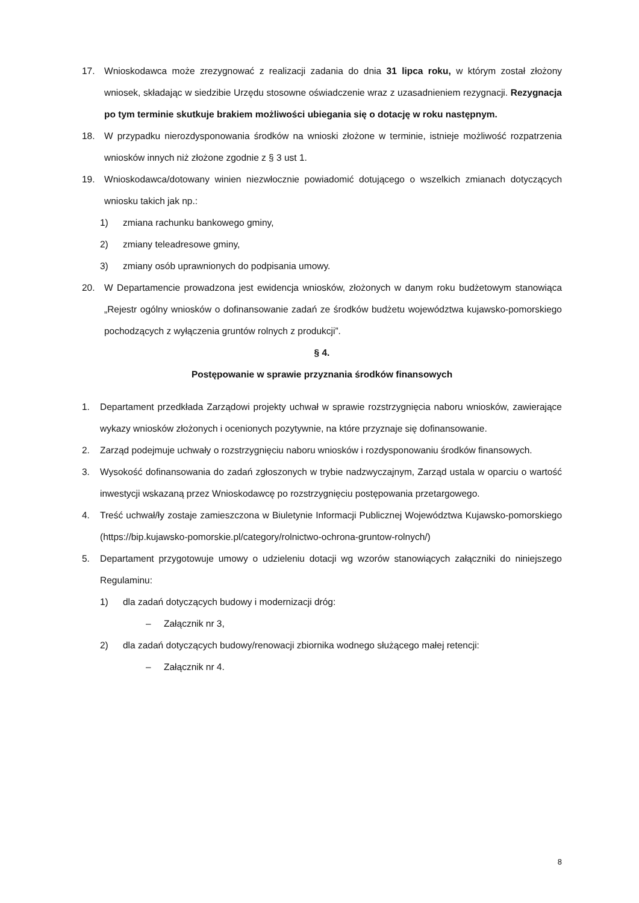17. Wnioskodawca może zrezygnować z realizacji zadania do dnia 31 lipca roku, w którym został złożony wniosek, składając w siedzibie Urzędu stosowne oświadczenie wraz z uzasadnieniem rezygnacji. Rezygnacja po tym terminie skutkuje brakiem możliwości ubiegania się o dotację w roku następnym.
18. W przypadku nierozdysponowania środków na wnioski złożone w terminie, istnieje możliwość rozpatrzenia wniosków innych niż złożone zgodnie z § 3 ust 1.
19. Wnioskodawca/dotowany winien niezwłocznie powiadomić dotującego o wszelkich zmianach dotyczących wniosku takich jak np.:
1) zmiana rachunku bankowego gminy,
2) zmiany teleadresowe gminy,
3) zmiany osób uprawnionych do podpisania umowy.
20. W Departamencie prowadzona jest ewidencja wniosków, złożonych w danym roku budżetowym stanowiąca „Rejestr ogólny wniosków o dofinansowanie zadań ze środków budżetu województwa kujawsko-pomorskiego pochodzących z wyłączenia gruntów rolnych z produkcji”.
§ 4.
Postępowanie w sprawie przyznania środków finansowych
1. Departament przedkłada Zarządowi projekty uchwał w sprawie rozstrzygnięcia naboru wniosków, zawierające wykazy wniosków złożonych i ocenionych pozytywnie, na które przyznaje się dofinansowanie.
2. Zarząd podejmuje uchwały o rozstrzygnięciu naboru wniosków i rozdysponowaniu środków finansowych.
3. Wysokość dofinansowania do zadań zgłoszonych w trybie nadzwyczajnym, Zarząd ustala w oparciu o wartość inwestycji wskazaną przez Wnioskodawcę po rozstrzygnięciu postępowania przetargowego.
4. Treść uchwał/ły zostaje zamieszczona w Biuletynie Informacji Publicznej Województwa Kujawsko-pomorskiego (https://bip.kujawsko-pomorskie.pl/category/rolnictwo-ochrona-gruntow-rolnych/)
5. Departament przygotowuje umowy o udzieleniu dotacji wg wzorów stanowiących załączniki do niniejszego Regulaminu:
1) dla zadań dotyczących budowy i modernizacji dróg:
– Załącznik nr 3,
2) dla zadań dotyczących budowy/renowacji zbiornika wodnego służącego małej retencji:
– Załącznik nr 4.
8